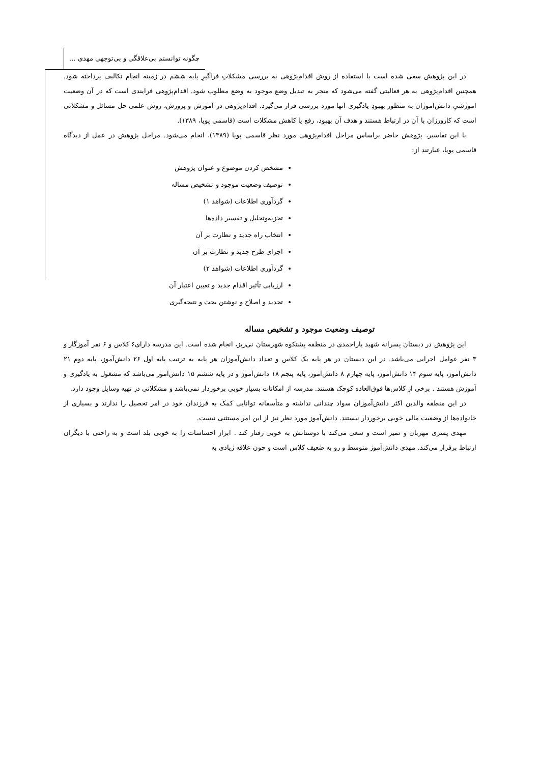چگونه توانستم بی‌علاقگی و بی‌توجهی مهدی ...
در این پژوهش سعی شده است با استفاده از روش اقدام‌پژوهی به بررسی مشکلاتِ فراگیرِ پایه ششم در زمینه انجام تکالیف پرداخته شود. همچنین اقدام‌پژوهی به هر فعالیتی گفته می‌شود که منجر به تبدیل وضع موجود به وضع مطلوب شود. اقدام‌پژوهی فرایندی است که در آن وضعیت آموزشیِ دانش‌آموزان به منظور بهبودِ یادگیری آنها مورد بررسی قرار می‌گیرد. اقدام‌پژوهی در آموزش و پرورش، روش علمی حل مسائل و مشکلاتی است که کارورزان با آن در ارتباط هستند و هدف آن بهبود، رفع یا کاهش مشکلات است (قاسمی پویا، ۱۳۸۹).
با این تفاسیر، پژوهش حاضر براساس مراحل اقدام‌پژوهی مورد نظر قاسمی پویا (۱۳۸۹)، انجام می‌شود. مراحل پژوهش در عمل از دیدگاه قاسمی پویا، عبارتند از:
مشخص کردن موضوع و عنوان پژوهش
توصیف وضعیت موجود و تشخیص مساله
گردآوری اطلاعات (شواهد ۱)
تجزیه‌وتحلیل و تفسیر داده‌ها
انتخاب راه جدید و نظارت بر آن
اجرای طرح جدید و نظارت بر آن
گردآوری اطلاعات (شواهد ۲)
ارزیابی تأثیر اقدام جدید و تعیین اعتبار آن
تجدید و اصلاح و نوشتن بحث و نتیجه‌گیری
توصیف وضعیت موجود و تشخیص مساله
این پژوهش در دبستان پسرانه شهید یاراحمدی در منطقه پشتکوه شهرستان نی‌ریز، انجام شده است. این مدرسه دارای۶ کلاس و ۶ نفر آموزگار و ۳ نفر عوامل اجرایی می‌باشد. در این دبستان در هر پایه یک کلاس و تعداد دانش‌آموزان هر پایه به ترتیب پایه اول ۲۶ دانش‌آموز، پایه دوم ۲۱ دانش‌آموز، پایه سوم ۱۴ دانش‌آموز، پایه چهارم ۸ دانش‌آموز، پایه پنجم ۱۸ دانش‌آموز و در پایه ششم ۱۵ دانش‌آموز می‌باشد که مشغول به یادگیری و آموزش هستند . برخی از کلاس‌ها فوق‌العاده کوچک هستند. مدرسه از امکانات بسیار خوبی برخوردار نمی‌باشد و مشکلاتی در تهیه وسایل وجود دارد.
در این منطقه والدین اکثر دانش‌آموزان سواد چندانی نداشته و متأسفانه توانایی کمک به فرزندان خود در امر تحصیل را ندارند و بسیاری از خانواده‌ها از وضعیت مالی خوبی برخوردار نیستند. دانش‌آموز مورد نظر نیز از این امر مستثنی نیست.
مهدی پسری مهربان و تمیز است و سعی می‌کند با دوستانش به خوبی رفتار کند . ابراز احساسات را به خوبی بلد است و به راحتی با دیگران ارتباط برقرار می‌کند. مهدی دانش‌آموز متوسط و رو به ضعیف کلاس است و چون علاقه زیادی به